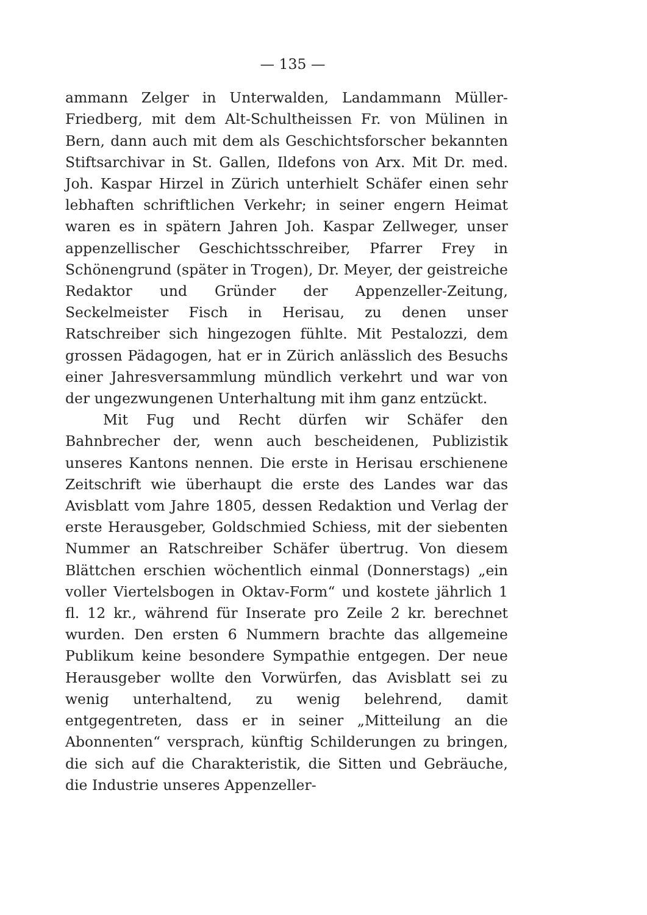— 135 —
ammann Zelger in Unterwalden, Landammann Müller-Friedberg, mit dem Alt-Schultheissen Fr. von Mülinen in Bern, dann auch mit dem als Geschichtsforscher bekannten Stiftsarchivar in St. Gallen, Ildefons von Arx. Mit Dr. med. Joh. Kaspar Hirzel in Zürich unterhielt Schäfer einen sehr lebhaften schriftlichen Verkehr; in seiner engern Heimat waren es in spätern Jahren Joh. Kaspar Zellweger, unser appenzellischer Geschichtsschreiber, Pfarrer Frey in Schönengrund (später in Trogen), Dr. Meyer, der geistreiche Redaktor und Gründer der Appenzeller-Zeitung, Seckelmeister Fisch in Herisau, zu denen unser Ratschreiber sich hingezogen fühlte. Mit Pestalozzi, dem grossen Pädagogen, hat er in Zürich anlässlich des Besuchs einer Jahresversammlung mündlich verkehrt und war von der ungezwungenen Unterhaltung mit ihm ganz entzückt.
Mit Fug und Recht dürfen wir Schäfer den Bahnbrecher der, wenn auch bescheidenen, Publizistik unseres Kantons nennen. Die erste in Herisau erschienene Zeitschrift wie überhaupt die erste des Landes war das Avisblatt vom Jahre 1805, dessen Redaktion und Verlag der erste Herausgeber, Goldschmied Schiess, mit der siebenten Nummer an Ratschreiber Schäfer übertrug. Von diesem Blättchen erschien wöchentlich einmal (Donnerstags) „ein voller Viertelsbogen in Oktav-Form“ und kostete jährlich 1 fl. 12 kr., während für Inserate pro Zeile 2 kr. berechnet wurden. Den ersten 6 Nummern brachte das allgemeine Publikum keine besondere Sympathie entgegen. Der neue Herausgeber wollte den Vorwürfen, das Avisblatt sei zu wenig unterhaltend, zu wenig belehrend, damit entgegentreten, dass er in seiner „Mitteilung an die Abonnenten“ versprach, künftig Schilderungen zu bringen, die sich auf die Charakteristik, die Sitten und Gebräuche, die Industrie unseres Appenzeller-